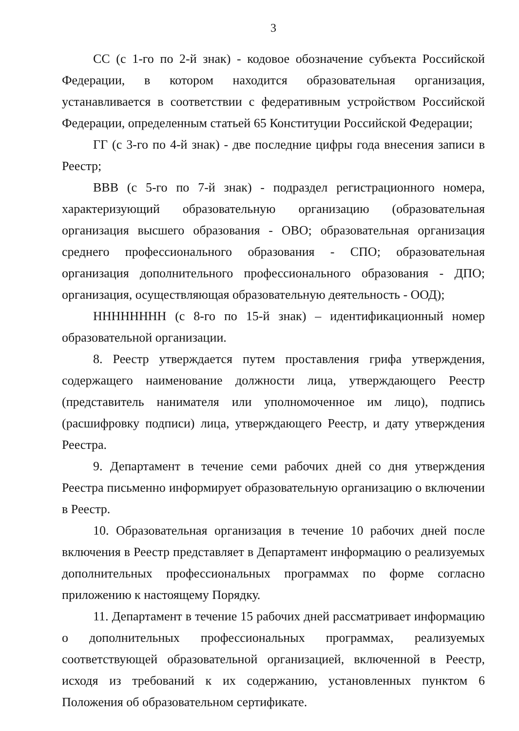3
СС (с 1-го по 2-й знак) - кодовое обозначение субъекта Российской Федерации, в котором находится образовательная организация, устанавливается в соответствии с федеративным устройством Российской Федерации, определенным статьей 65 Конституции Российской Федерации;
ГГ (с 3-го по 4-й знак) - две последние цифры года внесения записи в Реестр;
ВВВ (с 5-го по 7-й знак) - подраздел регистрационного номера, характеризующий образовательную организацию (образовательная организация высшего образования - ОВО; образовательная организация среднего профессионального образования - СПО; образовательная организация дополнительного профессионального образования - ДПО; организация, осуществляющая образовательную деятельность - ООД);
НННННННН (с 8-го по 15-й знак) – идентификационный номер образовательной организации.
8. Реестр утверждается путем проставления грифа утверждения, содержащего наименование должности лица, утверждающего Реестр (представитель нанимателя или уполномоченное им лицо), подпись (расшифровку подписи) лица, утверждающего Реестр, и дату утверждения Реестра.
9. Департамент в течение семи рабочих дней со дня утверждения Реестра письменно информирует образовательную организацию о включении в Реестр.
10. Образовательная организация в течение 10 рабочих дней после включения в Реестр представляет в Департамент информацию о реализуемых дополнительных профессиональных программах по форме согласно приложению к настоящему Порядку.
11. Департамент в течение 15 рабочих дней рассматривает информацию о дополнительных профессиональных программах, реализуемых соответствующей образовательной организацией, включенной в Реестр, исходя из требований к их содержанию, установленных пунктом 6 Положения об образовательном сертификате.